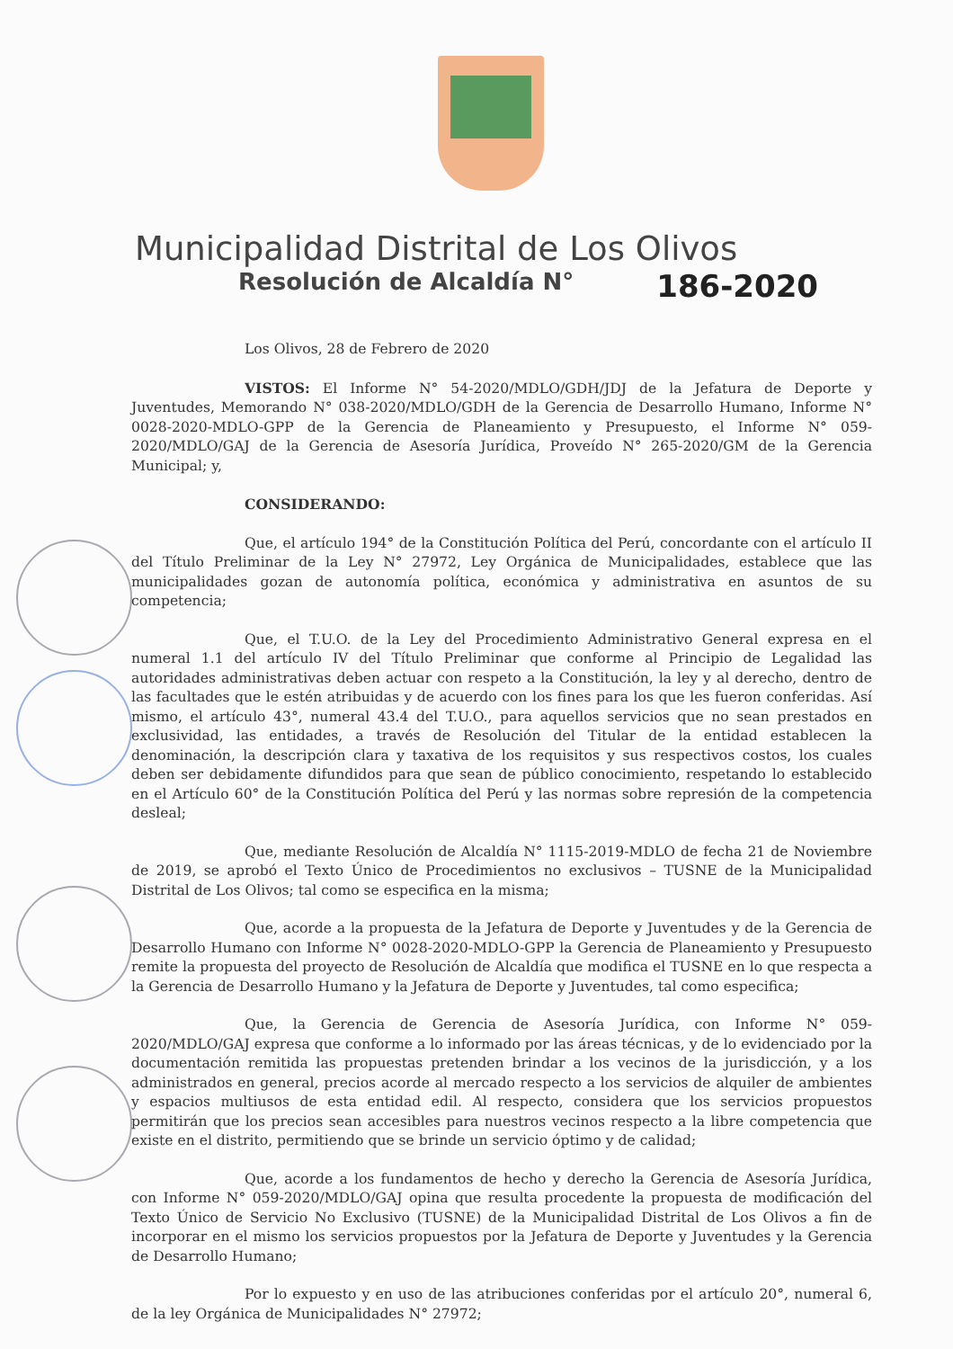Municipalidad Distrital de Los Olivos
Resolución de Alcaldía N° 186-2020
Los Olivos, 28 de Febrero de 2020
VISTOS: El Informe N° 54-2020/MDLO/GDH/JDJ de la Jefatura de Deporte y Juventudes, Memorando N° 038-2020/MDLO/GDH de la Gerencia de Desarrollo Humano, Informe N° 0028-2020-MDLO-GPP de la Gerencia de Planeamiento y Presupuesto, el Informe N° 059-2020/MDLO/GAJ de la Gerencia de Asesoría Jurídica, Proveído N° 265-2020/GM de la Gerencia Municipal; y,
CONSIDERANDO:
Que, el artículo 194° de la Constitución Política del Perú, concordante con el artículo II del Título Preliminar de la Ley N° 27972, Ley Orgánica de Municipalidades, establece que las municipalidades gozan de autonomía política, económica y administrativa en asuntos de su competencia;
Que, el T.U.O. de la Ley del Procedimiento Administrativo General expresa en el numeral 1.1 del artículo IV del Título Preliminar que conforme al Principio de Legalidad las autoridades administrativas deben actuar con respeto a la Constitución, la ley y al derecho, dentro de las facultades que le estén atribuidas y de acuerdo con los fines para los que les fueron conferidas. Así mismo, el artículo 43°, numeral 43.4 del T.U.O., para aquellos servicios que no sean prestados en exclusividad, las entidades, a través de Resolución del Titular de la entidad establecen la denominación, la descripción clara y taxativa de los requisitos y sus respectivos costos, los cuales deben ser debidamente difundidos para que sean de público conocimiento, respetando lo establecido en el Artículo 60° de la Constitución Política del Perú y las normas sobre represión de la competencia desleal;
Que, mediante Resolución de Alcaldía N° 1115-2019-MDLO de fecha 21 de Noviembre de 2019, se aprobó el Texto Único de Procedimientos no exclusivos – TUSNE de la Municipalidad Distrital de Los Olivos; tal como se especifica en la misma;
Que, acorde a la propuesta de la Jefatura de Deporte y Juventudes y de la Gerencia de Desarrollo Humano con Informe N° 0028-2020-MDLO-GPP la Gerencia de Planeamiento y Presupuesto remite la propuesta del proyecto de Resolución de Alcaldía que modifica el TUSNE en lo que respecta a la Gerencia de Desarrollo Humano y la Jefatura de Deporte y Juventudes, tal como especifica;
Que, la Gerencia de Gerencia de Asesoría Jurídica, con Informe N° 059-2020/MDLO/GAJ expresa que conforme a lo informado por las áreas técnicas, y de lo evidenciado por la documentación remitida las propuestas pretenden brindar a los vecinos de la jurisdicción, y a los administrados en general, precios acorde al mercado respecto a los servicios de alquiler de ambientes y espacios multiusos de esta entidad edil. Al respecto, considera que los servicios propuestos permitirán que los precios sean accesibles para nuestros vecinos respecto a la libre competencia que existe en el distrito, permitiendo que se brinde un servicio óptimo y de calidad;
Que, acorde a los fundamentos de hecho y derecho la Gerencia de Asesoría Jurídica, con Informe N° 059-2020/MDLO/GAJ opina que resulta procedente la propuesta de modificación del Texto Único de Servicio No Exclusivo (TUSNE) de la Municipalidad Distrital de Los Olivos a fin de incorporar en el mismo los servicios propuestos por la Jefatura de Deporte y Juventudes y la Gerencia de Desarrollo Humano;
Por lo expuesto y en uso de las atribuciones conferidas por el artículo 20°, numeral 6, de la ley Orgánica de Municipalidades N° 27972;